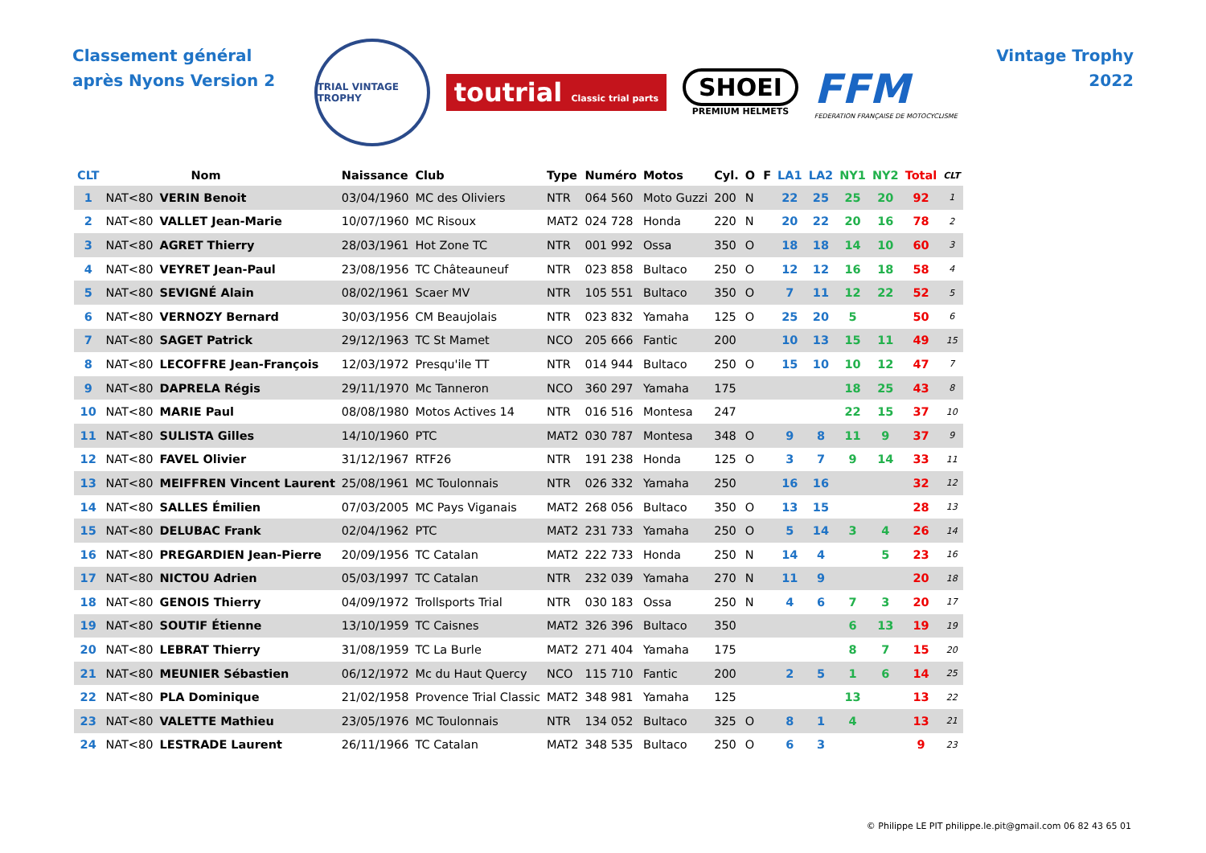Classement général
après Nyons Version 2
TRIAL VINTAGE TROPHY
toutrial Classic trial parts
SHOEI
PREMIUM HELMETS
FFM
FEDERATION FRANÇAISE DE MOTOCYCLISME
Vintage Trophy
2022
| CLT | Nom | | Naissance | Club | Type | Numéro | Motos | Cyl. | O F | LA1 | LA2 | NY1 | NY2 | Total | CLT |
| --- | --- | --- | --- | --- | --- | --- | --- | --- | --- | --- | --- | --- | --- | --- | --- |
| 1 | NAT<80 | VERIN Benoit | 03/04/1960 | MC des Oliviers | NTR | 064 560 | Moto Guzzi | 200 | N | 22 | 25 | 25 | 20 | 92 | 1 |
| 2 | NAT<80 | VALLET Jean-Marie | 10/07/1960 | MC Risoux | MAT2 | 024 728 | Honda | 220 | N | 20 | 22 | 20 | 16 | 78 | 2 |
| 3 | NAT<80 | AGRET Thierry | 28/03/1961 | Hot Zone TC | NTR | 001 992 | Ossa | 350 | O | 18 | 18 | 14 | 10 | 60 | 3 |
| 4 | NAT<80 | VEYRET Jean-Paul | 23/08/1956 | TC Châteauneuf | NTR | 023 858 | Bultaco | 250 | O | 12 | 12 | 16 | 18 | 58 | 4 |
| 5 | NAT<80 | SEVIGNÉ Alain | 08/02/1961 | Scaer MV | NTR | 105 551 | Bultaco | 350 | O | 7 | 11 | 12 | 22 | 52 | 5 |
| 6 | NAT<80 | VERNOZY Bernard | 30/03/1956 | CM Beaujolais | NTR | 023 832 | Yamaha | 125 | O | 25 | 20 | 5 | | 50 | 6 |
| 7 | NAT<80 | SAGET Patrick | 29/12/1963 | TC St Mamet | NCO | 205 666 | Fantic | 200 | | 10 | 13 | 15 | 11 | 49 | 15 |
| 8 | NAT<80 | LECOFFRE Jean-François | 12/03/1972 | Presqu'ile TT | NTR | 014 944 | Bultaco | 250 | O | 15 | 10 | 10 | 12 | 47 | 7 |
| 9 | NAT<80 | DAPRELA Régis | 29/11/1970 | Mc Tanneron | NCO | 360 297 | Yamaha | 175 | | | | 18 | 25 | 43 | 8 |
| 10 | NAT<80 | MARIE Paul | 08/08/1980 | Motos Actives 14 | NTR | 016 516 | Montesa | 247 | | | | 22 | 15 | 37 | 10 |
| 11 | NAT<80 | SULISTA Gilles | 14/10/1960 | PTC | MAT2 | 030 787 | Montesa | 348 | O | 9 | 8 | 11 | 9 | 37 | 9 |
| 12 | NAT<80 | FAVEL Olivier | 31/12/1967 | RTF26 | NTR | 191 238 | Honda | 125 | O | 3 | 7 | 9 | 14 | 33 | 11 |
| 13 | NAT<80 | MEIFFREN Vincent Laurent | 25/08/1961 | MC Toulonnais | NTR | 026 332 | Yamaha | 250 | | 16 | 16 | | | 32 | 12 |
| 14 | NAT<80 | SALLES Émilien | 07/03/2005 | MC Pays Viganais | MAT2 | 268 056 | Bultaco | 350 | O | 13 | 15 | | | 28 | 13 |
| 15 | NAT<80 | DELUBAC Frank | 02/04/1962 | PTC | MAT2 | 231 733 | Yamaha | 250 | O | 5 | 14 | 3 | 4 | 26 | 14 |
| 16 | NAT<80 | PREGARDIEN Jean-Pierre | 20/09/1956 | TC Catalan | MAT2 | 222 733 | Honda | 250 | N | 14 | 4 | | 5 | 23 | 16 |
| 17 | NAT<80 | NICTOU Adrien | 05/03/1997 | TC Catalan | NTR | 232 039 | Yamaha | 270 | N | 11 | 9 | | | 20 | 18 |
| 18 | NAT<80 | GENOIS Thierry | 04/09/1972 | Trollsports Trial | NTR | 030 183 | Ossa | 250 | N | 4 | 6 | 7 | 3 | 20 | 17 |
| 19 | NAT<80 | SOUTIF Étienne | 13/10/1959 | TC Caisnes | MAT2 | 326 396 | Bultaco | 350 | | | | 6 | 13 | 19 | 19 |
| 20 | NAT<80 | LEBRAT Thierry | 31/08/1959 | TC La Burle | MAT2 | 271 404 | Yamaha | 175 | | | | 8 | 7 | 15 | 20 |
| 21 | NAT<80 | MEUNIER Sébastien | 06/12/1972 | Mc du Haut Quercy | NCO | 115 710 | Fantic | 200 | | 2 | 5 | 1 | 6 | 14 | 25 |
| 22 | NAT<80 | PLA Dominique | 21/02/1958 | Provence Trial Classic | MAT2 | 348 981 | Yamaha | 125 | | | | 13 | | 13 | 22 |
| 23 | NAT<80 | VALETTE Mathieu | 23/05/1976 | MC Toulonnais | NTR | 134 052 | Bultaco | 325 | O | 8 | 1 | 4 | | 13 | 21 |
| 24 | NAT<80 | LESTRADE Laurent | 26/11/1966 | TC Catalan | MAT2 | 348 535 | Bultaco | 250 | O | 6 | 3 | | | 9 | 23 |
© Philippe LE PIT philippe.le.pit@gmail.com 06 82 43 65 01